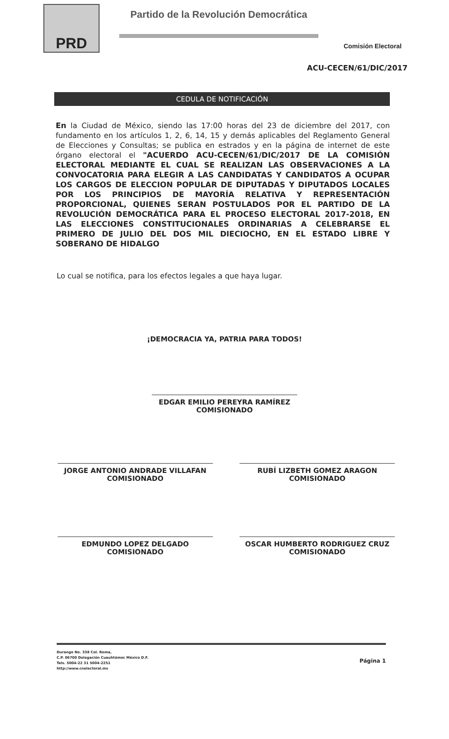PRD
Partido de la Revolución Democrática
Comisión Electoral
ACU-CECEN/61/DIC/2017
CEDULA DE NOTIFICACIÓN
En la Ciudad de México, siendo las 17:00 horas del 23 de diciembre del 2017, con fundamento en los artículos 1, 2, 6, 14, 15 y demás aplicables del Reglamento General de Elecciones y Consultas; se publica en estrados y en la página de internet de este órgano electoral el "ACUERDO ACU-CECEN/61/DIC/2017 DE LA COMISIÓN ELECTORAL MEDIANTE EL CUAL SE REALIZAN LAS OBSERVACIONES A LA CONVOCATORIA PARA ELEGIR A LAS CANDIDATAS Y CANDIDATOS A OCUPAR LOS CARGOS DE ELECCION POPULAR DE DIPUTADAS Y DIPUTADOS LOCALES POR LOS PRINCIPIOS DE MAYORÍA RELATIVA Y REPRESENTACIÓN PROPORCIONAL, QUIENES SERAN POSTULADOS POR EL PARTIDO DE LA REVOLUCIÓN DEMOCRÁTICA PARA EL PROCESO ELECTORAL 2017-2018, EN LAS ELECCIONES CONSTITUCIONALES ORDINARIAS A CELEBRARSE EL PRIMERO DE JULIO DEL DOS MIL DIECIOCHO, EN EL ESTADO LIBRE Y SOBERANO DE HIDALGO
Lo cual se notifica, para los efectos legales a que haya lugar.
¡DEMOCRACIA YA, PATRIA PARA TODOS!
EDGAR EMILIO PEREYRA RAMÍREZ
COMISIONADO
JORGE ANTONIO ANDRADE VILLAFAN
COMISIONADO
RUBÍ LIZBETH GOMEZ ARAGON
COMISIONADO
EDMUNDO LOPEZ DELGADO
COMISIONADO
OSCAR HUMBERTO RODRIGUEZ CRUZ
COMISIONADO
Durango No. 338 Col. Roma,
C.P. 06700 Delegación Cuauhtémoc México D.F.
Tels. 5004-22 31 5004-2251
http://www.cnelectoral.mx
Página 1